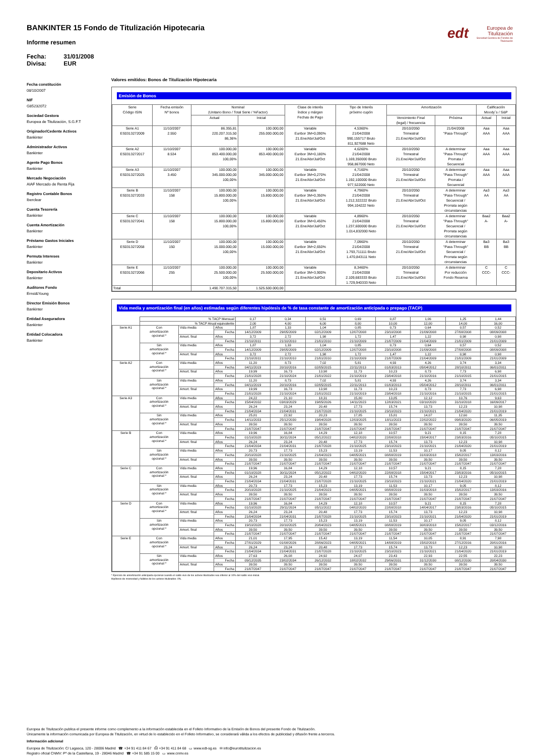edt Europea de
Titulización
Sociedad Gestora de Fondos de Titulización
BANKINTER 15 Fondo de Titulización Hipotecaria
Informe resumen
Fecha: 31/01/2008
Divisa: EUR
Fecha constitución
08/10/2007
NIF
G85232072
Sociedad Gestora
Europea de Titulización, S.G.F.T
Originador/Cedente Activos
Bankinter
Administrador Activos
Bankinter
Agente Pago Bonos
Bankinter
Mercado Negociación
AIAF Mercado de Renta Fija
Registro Contable Bonos
Iberclear
Cuenta Tesorería
Bankinter
Cuenta Amortización
Bankinter
Préstamo Gastos Iniciales
Bankinter
Permuta Intereses
Bankinter
Depositario Activos
Bankinter
Auditores Fondo
Ernst&Young
Director Emisión Bonos
Bankinter
Entidad Aseguradora
Bankinter
Entidad Colocadora
Bankinter
Valores emitidos: Bonos de Titulización Hipotecaria
Emisión de Bonos
| Serie Código ISIN | Fecha emisión Nº bonos | Nominal (Unitario Bono / Total Serie / %Factor) | | Clase de interés Índice y márgen Fechas de Pago | Tipo de Interés próximo cupón | Amortización | | Calificación Moody´s / S&P | |
| --- | --- | --- | --- | --- | --- | --- | --- | --- | --- |
| | | Actual | Inicial | | | Vencimiento Final (legal) / frecuencia | Próxima | Actual | Inicial |
| Serie A1 ES0313272009 | 11/10/2007 2.550 | 86.355,81 220.207.315,50 86,36% | 100.000,00 255.000.000,00 | Variable Euribor 3M+0,090% 21.Ene/Abr/Jul/Oct | 4,5360% 21/04/2008 990,155717 Bruto 811,927688 Neto | 20/10/2050 Trimestral 21.Ene/Abr/Jul/Oct | 21/04/2008 "Pass-Through" | Aaa AAA | Aaa AAA |
| Serie A2 ES0313272017 | 11/10/2007 8.534 | 100.000,00 853.400.000,00 100,00% | 100.000,00 853.400.000,00 | Variable Euribor 3M+0,180% 21.Ene/Abr/Jul/Oct | 4,6260% 21/04/2008 1.169,350000 Bruto 958,867000 Neto | 20/10/2050 Trimestral 21.Ene/Abr/Jul/Oct | A determinar "Pass-Through" Prorrata / Secuencial | Aaa AAA | Aaa AAA |
| Serie A3 ES0313272025 | 11/10/2007 3.450 | 100.000,00 345.000.000,00 100,00% | 100.000,00 345.000.000,00 | Variable Euribor 3M+0,270% 21.Ene/Abr/Jul/Oct | 4,7160% 21/04/2008 1.192,100000 Bruto 977,522000 Neto | 20/10/2050 Trimestral 21.Ene/Abr/Jul/Oct | A determinar "Pass-Through" Prorrata / Secuencial | Aaa AAA | Aaa AAA |
| Serie B ES0313272033 | 11/10/2007 158 | 100.000,00 15.800.000,00 100,00% | 100.000,00 15.800.000,00 | Variable Euribor 3M+0,350% 21.Ene/Abr/Jul/Oct | 4,7960% 21/04/2008 1.212,322222 Bruto 994,104222 Neto | 20/10/2050 Trimestral 21.Ene/Abr/Jul/Oct | A determinar "Pass-Through" Secuencial / Prorrata según circunstancias | Aa3 AA | Aa3 AA |
| Serie C ES0313272041 | 11/10/2007 158 | 100.000,00 15.800.000,00 100,00% | 100.000,00 15.800.000,00 | Variable Euribor 3M+0,450% 21.Ene/Abr/Jul/Oct | 4,8960% 21/04/2008 1.237,600000 Bruto 1.014,832000 Neto | 20/10/2050 Trimestral 21.Ene/Abr/Jul/Oct | A determinar "Pass-Through" Secuencial / Prorrata según circunstancias | Baa2 A- | Baa2 A- |
| Serie D ES0313272058 | 11/10/2007 150 | 100.000,00 15.000.000,00 100,00% | 100.000,00 15.000.000,00 | Variable Euribor 3M+2,650% 21.Ene/Abr/Jul/Oct | 7,0960% 21/04/2008 1.793,711111 Bruto 1.470,843111 Neto | 20/10/2050 Trimestral 21.Ene/Abr/Jul/Oct | A determinar "Pass-Through" Secuencial / Prorrata según circunstancias | Ba3 BB | Ba3 BB |
| Serie E ES0313272066 | 11/10/2007 255 | 100.000,00 25.500.000,00 100,00% | 100.000,00 25.500.000,00 | Variable Euribor 3M+3,900% 21.Ene/Abr/Jul/Oct | 8,3460% 21/04/2008 2.109,683333 Bruto 1.729,940333 Neto | 20/10/2050 Trimestral 21.Ene/Abr/Jul/Oct | A determinar Por reducción Fondo Reserva | C CCC- | C CCC- |
| Total | | 1.490.707.315,50 | 1.525.500.000,00 | | | | | | |
Vida media y amortización final (en años) estimadas según diferentes hipótesis de % de tasa constante de amortización anticipada o prepago (TACP)
| | % TACP Mensual | | | 0,17 | 0,34 | 0,51 | 0,69 | 0,87 | 1,06 | 1,25 | 1,44 |
| | % TACP Anual equivalente | | | 2,00 | 4,00 | 6,00 | 8,00 | 10,00 | 12,00 | 14,00 | 16,00 |
| Serie A1 | Con amortización opcional * | Vida media | Años | 1,87 | 1,33 | 1,04 | 0,85 | 0,73 | 0,64 | 0,57 | 0,52 |
| | | | Fecha | 14/12/2009 | 29/05/2009 | 02/12/2009 | 12/07/2008 | 23/10/2008 | 21/09/2008 | 27/08/2008 | 08/09/2008 |
| | | Amort. final | Años | 3,72 | 2,72 | 1,98 | 1,72 | 1,47 | 1,22 | 0,98 | 0,98 |
| | | | Fecha | 21/10/2011 | 21/10/2010 | 21/01/2010 | 21/10/2009 | 21/07/2009 | 21/04/2009 | 21/01/2009 | 21/01/2009 |
| | Sin amortización opcional * | Vida media | Años | 1,87 | 1,33 | 1,04 | 0,85 | 0,73 | 0,64 | 0,57 | 0,52 |
| | | | Fecha | 14/12/2009 | 29/05/2009 | 02/12/2009 | 12/07/2008 | 23/10/2008 | 21/09/2008 | 27/08/2008 | 08/09/2008 |
| | | Amort. final | Años | 3,72 | 2,72 | 1,98 | 1,72 | 1,47 | 1,22 | 0,98 | 0,98 |
| | | | Fecha | 21/10/2011 | 21/10/2010 | 21/01/2010 | 21/10/2009 | 21/07/2009 | 21/04/2009 | 21/01/2009 | 21/01/2009 |
| Serie A2 | Con amortización opcional * | Vida media | Años | 11,20 | 8,73 | 7,02 | 5,81 | 4,93 | 4,26 | 3,74 | 3,34 |
| | | | Fecha | 04/11/2019 | 20/10/2016 | 02/05/2015 | 22/11/2013 | 01/03/2013 | 05/04/2012 | 28/10/2011 | 06/01/2011 |
| | | Amort. final | Años | 19,99 | 16,73 | 13,98 | 11,73 | 10,23 | 8,73 | 7,73 | 6,98 |
| | | | Fecha | 21/01/2028 | 21/10/2024 | 21/01/2022 | 21/10/2019 | 23/04/2018 | 21/10/2016 | 21/10/2015 | 21/01/2015 |
| | Sin amortización opcional * | Vida media | Años | 11,20 | 8,73 | 7,02 | 5,81 | 4,93 | 4,26 | 3,74 | 3,34 |
| | | | Fecha | 04/11/2019 | 20/10/2016 | 02/05/2015 | 22/11/2013 | 01/03/2013 | 05/04/2012 | 28/10/2011 | 06/01/2011 |
| | | Amort. final | Años | 19,99 | 16,73 | 13,98 | 11,73 | 10,23 | 8,73 | 7,73 | 6,98 |
| | | | Fecha | 21/01/2028 | 21/10/2024 | 21/01/2022 | 21/10/2019 | 23/04/2018 | 21/10/2016 | 21/10/2015 | 21/01/2015 |
| Serie A3 | Con amortización opcional * | Vida media | Años | 24,22 | 21,10 | 18,31 | 15,80 | 13,85 | 12,12 | 10,76 | 9,63 |
| | | | Fecha | 15/04/2032 | 03/03/2029 | 19/05/2026 | 14/11/2023 | 12/03/2021 | 03/10/2020 | 31/10/2018 | 16/09/2017 |
| | | Amort. final | Años | 26,24 | 23,24 | 20,48 | 17,73 | 15,74 | 13,73 | 12,23 | 10,98 |
| | | | Fecha | 21/04/2034 | 21/04/2031 | 21/07/2028 | 21/10/2025 | 23/10/2023 | 21/10/2021 | 21/04/2020 | 21/01/2019 |
| | Sin amortización opcional * | Vida media | Años | 25,81 | 22,92 | 20,23 | 17,85 | 15,81 | 14,07 | 12,60 | 11,35 |
| | | | Fecha | 14/11/2033 | 25/12/2030 | 19/04/2028 | 12/03/2025 | 18/11/2023 | 22/02/2022 | 09/03/2020 | 06/05/2019 |
| | | Amort. final | Años | 39,50 | 39,50 | 39,50 | 39,50 | 39,50 | 39,50 | 39,50 | 39,50 |
| | | | Fecha | 21/07/2047 | 21/07/2047 | 21/07/2047 | 21/07/2047 | 21/07/2047 | 21/07/2047 | 21/07/2047 | 21/07/2047 |
| Serie B | Con amortización opcional * | Vida media | Años | 19,96 | 16,84 | 14,29 | 12,18 | 10,57 | 9,21 | 8,15 | 7,28 |
| | | | Fecha | 01/10/2028 | 30/11/2024 | 05/12/2022 | 04/02/2020 | 22/08/2018 | 15/04/2017 | 23/03/2016 | 05/10/2015 |
| | | Amort. final | Años | 26,24 | 23,24 | 20,48 | 17,73 | 15,74 | 13,73 | 12,23 | 10,98 |
| | | | Fecha | 21/04/2034 | 21/04/2031 | 21/07/2028 | 21/10/2025 | 23/10/2023 | 21/10/2021 | 21/04/2020 | 21/01/2019 |
| | Sin amortización opcional * | Vida media | Años | 20,73 | 17,73 | 15,23 | 13,19 | 11,53 | 10,17 | 9,05 | 8,12 |
| | | | Fecha | 20/10/2028 | 21/10/2025 | 21/04/2023 | 04/05/2021 | 08/08/2019 | 31/03/2018 | 15/02/2017 | 13/03/2016 |
| | | Amort. final | Años | 39,50 | 39,50 | 39,50 | 39,50 | 39,50 | 39,50 | 39,50 | 39,50 |
| | | | Fecha | 21/07/2047 | 21/07/2047 | 21/07/2047 | 21/07/2047 | 21/07/2047 | 21/07/2047 | 21/07/2047 | 21/07/2047 |
| Serie C | Con amortización opcional * | Vida media | Años | 19,96 | 16,84 | 14,29 | 12,18 | 10,57 | 9,21 | 8,15 | 7,28 |
| | | | Fecha | 01/10/2028 | 30/11/2024 | 05/12/2022 | 04/02/2020 | 22/08/2018 | 15/04/2017 | 23/03/2016 | 05/10/2015 |
| | | Amort. final | Años | 26,24 | 23,24 | 20,48 | 17,73 | 15,74 | 13,73 | 12,23 | 10,98 |
| | | | Fecha | 21/04/2034 | 21/04/2031 | 21/07/2028 | 21/10/2025 | 23/10/2023 | 21/10/2021 | 21/04/2020 | 21/01/2019 |
| | Sin amortización opcional * | Vida media | Años | 20,73 | 17,73 | 15,23 | 13,19 | 11,53 | 10,17 | 9,05 | 8,12 |
| | | | Fecha | 20/10/2028 | 21/10/2025 | 21/04/2023 | 04/05/2021 | 08/08/2019 | 31/03/2018 | 15/02/2017 | 13/03/2016 |
| | | Amort. final | Años | 39,50 | 39,50 | 39,50 | 39,50 | 39,50 | 39,50 | 39,50 | 39,50 |
| | | | Fecha | 21/07/2047 | 21/07/2047 | 21/07/2047 | 21/07/2047 | 21/07/2047 | 21/07/2047 | 21/07/2047 | 21/07/2047 |
| Serie D | Con amortización opcional * | Vida media | Años | 19,96 | 16,84 | 14,29 | 12,18 | 10,57 | 9,21 | 8,15 | 7,28 |
| | | | Fecha | 01/10/2028 | 29/11/2024 | 05/11/2022 | 04/02/2020 | 22/08/2018 | 14/04/2017 | 23/03/2016 | 05/10/2015 |
| | | Amort. final | Años | 26,24 | 23,24 | 20,48 | 17,73 | 15,74 | 13,73 | 12,23 | 10,98 |
| | | | Fecha | 21/04/2034 | 21/04/2031 | 21/07/2028 | 21/10/2025 | 23/10/2023 | 21/10/2021 | 21/04/2020 | 21/01/2019 |
| | Sin amortización opcional * | Vida media | Años | 20,73 | 17,73 | 15,23 | 13,19 | 11,53 | 10,17 | 9,05 | 8,12 |
| | | | Fecha | 19/10/2028 | 20/10/2025 | 20/04/2023 | 04/05/2021 | 08/08/2019 | 30/03/2018 | 15/02/2017 | 03/12/2016 |
| | | Amort. final | Años | 39,50 | 39,50 | 39,50 | 39,50 | 39,50 | 39,50 | 39,50 | 39,50 |
| | | | Fecha | 21/07/2047 | 21/07/2047 | 21/07/2047 | 21/07/2047 | 21/07/2047 | 21/07/2047 | 21/07/2047 | 21/07/2047 |
| Serie E | Con amortización opcional * | Vida media | Años | 21,01 | 17,95 | 15,42 | 13,19 | 11,54 | 10,05 | 8,91 | 7,98 |
| | | | Fecha | 27/01/2029 | 01/08/2026 | 28/06/2023 | 04/05/2021 | 14/08/2019 | 15/02/2018 | 27/12/2016 | 20/01/2016 |
| | | Amort. final | Años | 26,24 | 23,24 | 20,48 | 17,73 | 15,74 | 13,73 | 12,23 | 10,98 |
| | | | Fecha | 21/04/2034 | 21/04/2031 | 21/07/2028 | 21/10/2025 | 23/10/2023 | 21/10/2021 | 21/04/2020 | 21/01/2019 |
| | Sin amortización opcional * | Vida media | Años | 27,63 | 26,08 | 24,92 | 24,07 | 23,43 | 22,93 | 22,55 | 22,23 |
| | | | Fecha | 09/12/2035 | 23/02/2034 | 26/12/2032 | 18/02/2032 | 29/06/2031 | 31/12/2030 | 08/12/2030 | 20/04/2030 |
| | | Amort. final | Años | 39,50 | 39,50 | 39,50 | 39,50 | 39,50 | 39,50 | 39,50 | 39,50 |
| | | | Fecha | 21/07/2047 | 21/07/2047 | 21/07/2047 | 21/07/2047 | 21/07/2047 | 21/07/2047 | 21/07/2047 | 21/07/2047 |
* Ejercicio de amortización anticipada opcional cuando el saldo vivo de los activos titulizados sea inferior al 10% del saldo vivo inicial.
Hipótesis de morosidad y fallidos de los activos titulizados: 0%.
Europea de Titulización publica el presente informe como complemento a la información establecida en el Folleto Informativo de la Emisión de Bonos del presente Fondo de Titulización.
Únicamente la información comunicada por Europea de Titulización, en virtud de lo establecido en el Folleto Informativo, se considerará válida a los efectos de publicidad y difusión frente a terceros.
Información adicional
Europea de Titulización: C/ Lagasca, 120 - 28006 Madrid ☎ +34 91 411 84 67 ⎙ +34 91 411 84 68 ▭ www.edt-sg.es ✉ info@eurotitulizacion.es
Registro oficial CNMV: Pº de la Castellana, 19 - 28046 Madrid ☎ +34 91 585 15 00 ▭ www.cnmv.es